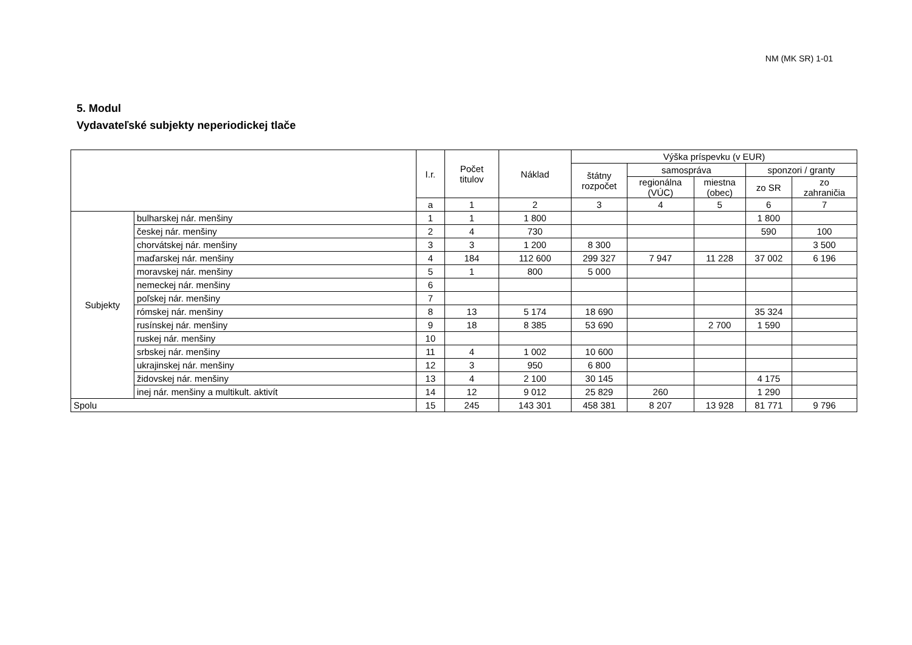NM (MK SR) 1-01
5. Modul
Vydavateľské subjekty neperiodickej tlače
| | | I.r. | Počet titulov | Náklad | Výška príspevku (v EUR) | | | | |
| --- | --- | --- | --- | --- | --- | --- | --- | --- | --- |
| | | | | | štátny rozpočet | samospráva | | sponzori / granty | |
| | | | | | | regionálna (VÚC) | miestna (obec) | zo SR | zo zahraničia |
| | | a | 1 | 2 | 3 | 4 | 5 | 6 | 7 |
| Subjekty | bulharskej nár. menšiny | 1 | 1 | 1 800 | | | | 1 800 | |
| | českej nár. menšiny | 2 | 4 | 730 | | | | 590 | 100 |
| | chorvátskej nár. menšiny | 3 | 3 | 1 200 | 8 300 | | | | 3 500 |
| | maďarskej nár. menšiny | 4 | 184 | 112 600 | 299 327 | 7 947 | 11 228 | 37 002 | 6 196 |
| | moravskej nár. menšiny | 5 | 1 | 800 | 5 000 | | | | |
| | nemeckej nár. menšiny | 6 | | | | | | | |
| | poľskej nár. menšiny | 7 | | | | | | | |
| | rómskej nár. menšiny | 8 | 13 | 5 174 | 18 690 | | | 35 324 | |
| | rusínskej nár. menšiny | 9 | 18 | 8 385 | 53 690 | | 2 700 | 1 590 | |
| | ruskej nár. menšiny | 10 | | | | | | | |
| | srbskej nár. menšiny | 11 | 4 | 1 002 | 10 600 | | | | |
| | ukrajinskej nár. menšiny | 12 | 3 | 950 | 6 800 | | | | |
| | židovskej nár. menšiny | 13 | 4 | 2 100 | 30 145 | | | 4 175 | |
| | inej nár. menšiny a multikult. aktivít | 14 | 12 | 9 012 | 25 829 | 260 | | 1 290 | |
| Spolu | | 15 | 245 | 143 301 | 458 381 | 8 207 | 13 928 | 81 771 | 9 796 |